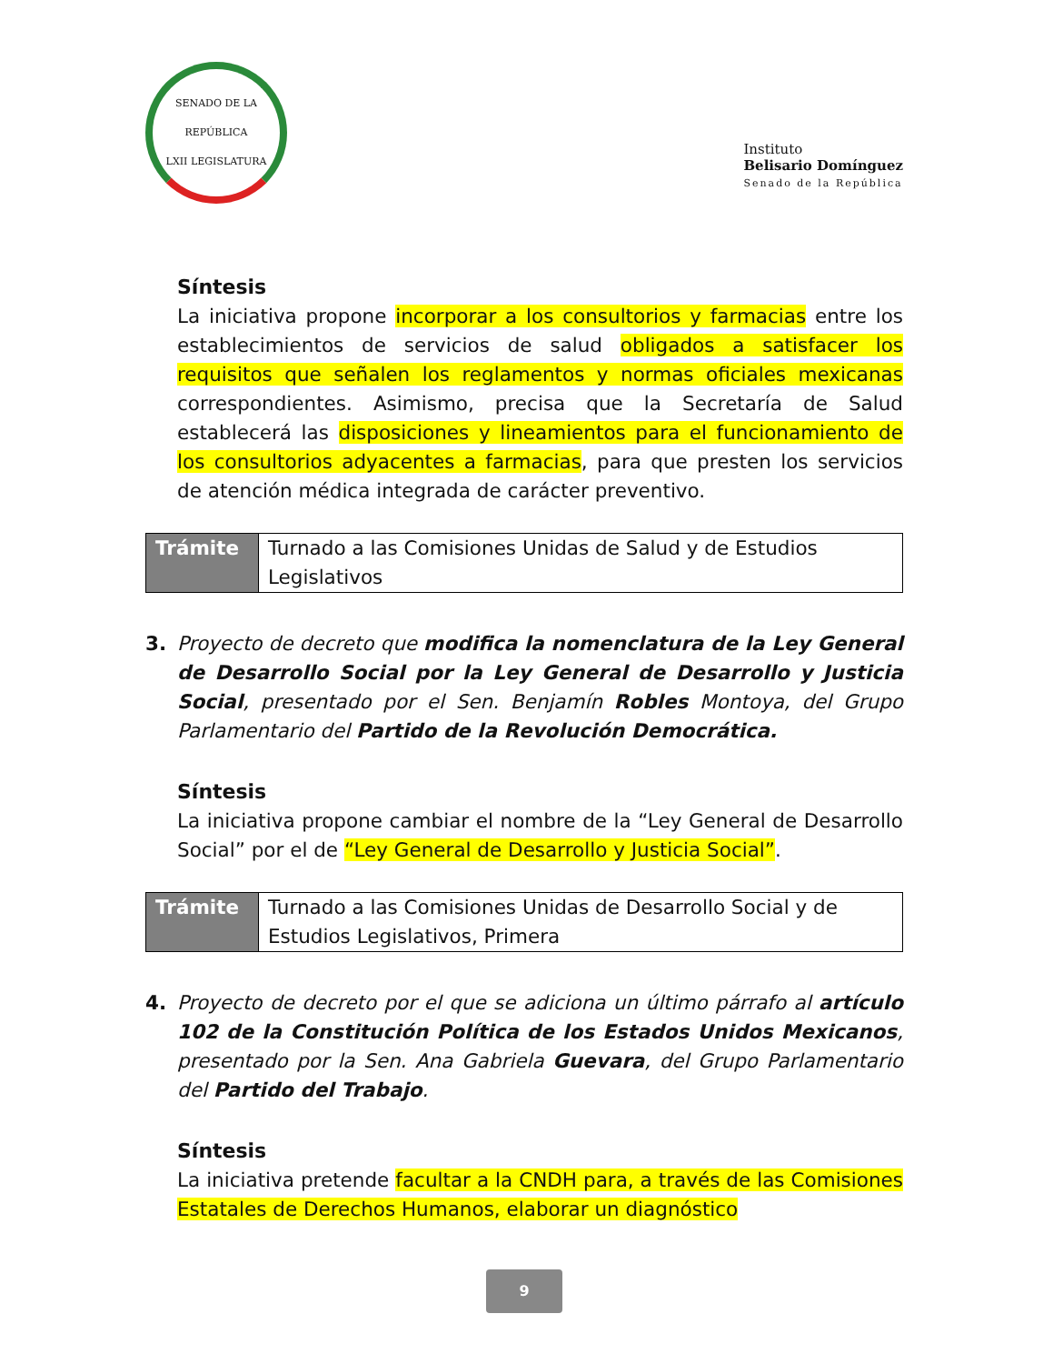SENADO DE LA REPÚBLICA
LXII LEGISLATURA
Instituto
Belisario Domínguez
Senado de la República
Síntesis
La iniciativa propone incorporar a los consultorios y farmacias entre los establecimientos de servicios de salud obligados a satisfacer los requisitos que señalen los reglamentos y normas oficiales mexicanas correspondientes. Asimismo, precisa que la Secretaría de Salud establecerá las disposiciones y lineamientos para el funcionamiento de los consultorios adyacentes a farmacias, para que presten los servicios de atención médica integrada de carácter preventivo.
| Trámite | Turnado a las Comisiones Unidas de Salud y de Estudios Legislativos |
3. Proyecto de decreto que modifica la nomenclatura de la Ley General de Desarrollo Social por la Ley General de Desarrollo y Justicia Social, presentado por el Sen. Benjamín Robles Montoya, del Grupo Parlamentario del Partido de la Revolución Democrática.
Síntesis
La iniciativa propone cambiar el nombre de la “Ley General de Desarrollo Social” por el de “Ley General de Desarrollo y Justicia Social”.
| Trámite | Turnado a las Comisiones Unidas de Desarrollo Social y de Estudios Legislativos, Primera |
4. Proyecto de decreto por el que se adiciona un último párrafo al artículo 102 de la Constitución Política de los Estados Unidos Mexicanos, presentado por la Sen. Ana Gabriela Guevara, del Grupo Parlamentario del Partido del Trabajo.
Síntesis
La iniciativa pretende facultar a la CNDH para, a través de las Comisiones Estatales de Derechos Humanos, elaborar un diagnóstico
9